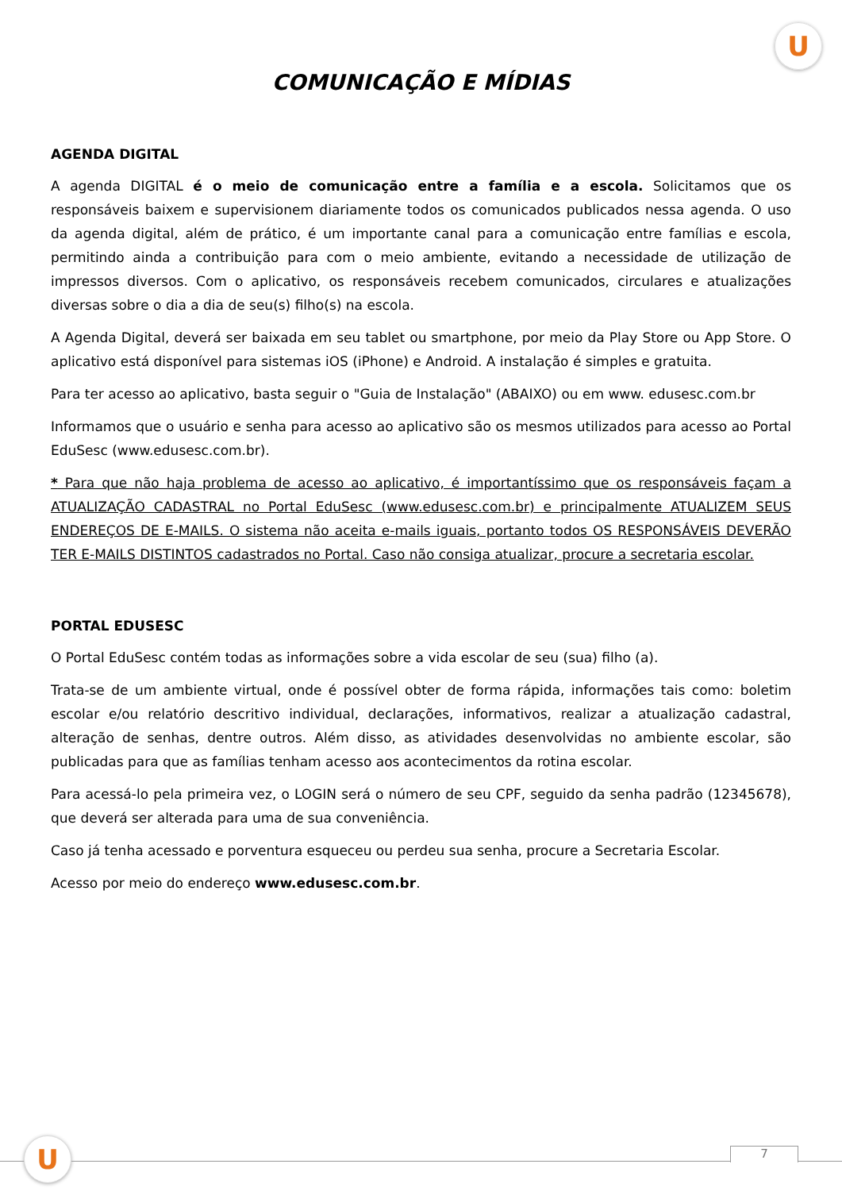U
COMUNICAÇÃO E MÍDIAS
AGENDA DIGITAL
A agenda DIGITAL é o meio de comunicação entre a família e a escola. Solicitamos que os responsáveis baixem e supervisionem diariamente todos os comunicados publicados nessa agenda. O uso da agenda digital, além de prático, é um importante canal para a comunicação entre famílias e escola, permitindo ainda a contribuição para com o meio ambiente, evitando a necessidade de utilização de impressos diversos. Com o aplicativo, os responsáveis recebem comunicados, circulares e atualizações diversas sobre o dia a dia de seu(s) filho(s) na escola.
A Agenda Digital, deverá ser baixada em seu tablet ou smartphone, por meio da Play Store ou App Store. O aplicativo está disponível para sistemas iOS (iPhone) e Android. A instalação é simples e gratuita.
Para ter acesso ao aplicativo, basta seguir o "Guia de Instalação" (ABAIXO) ou em www. edusesc.com.br
Informamos que o usuário e senha para acesso ao aplicativo são os mesmos utilizados para acesso ao Portal EduSesc (www.edusesc.com.br).
* Para que não haja problema de acesso ao aplicativo, é importantíssimo que os responsáveis façam a ATUALIZAÇÃO CADASTRAL no Portal EduSesc (www.edusesc.com.br) e principalmente ATUALIZEM SEUS ENDEREÇOS DE E-MAILS. O sistema não aceita e-mails iguais, portanto todos OS RESPONSÁVEIS DEVERÃO TER E-MAILS DISTINTOS cadastrados no Portal. Caso não consiga atualizar, procure a secretaria escolar.
PORTAL EDUSESC
O Portal EduSesc contém todas as informações sobre a vida escolar de seu (sua) filho (a).
Trata-se de um ambiente virtual, onde é possível obter de forma rápida, informações tais como: boletim escolar e/ou relatório descritivo individual, declarações, informativos, realizar a atualização cadastral, alteração de senhas, dentre outros. Além disso, as atividades desenvolvidas no ambiente escolar, são publicadas para que as famílias tenham acesso aos acontecimentos da rotina escolar.
Para acessá-lo pela primeira vez, o LOGIN será o número de seu CPF, seguido da senha padrão (12345678), que deverá ser alterada para uma de sua conveniência.
Caso já tenha acessado e porventura esqueceu ou perdeu sua senha, procure a Secretaria Escolar.
Acesso por meio do endereço www.edusesc.com.br.
U 7